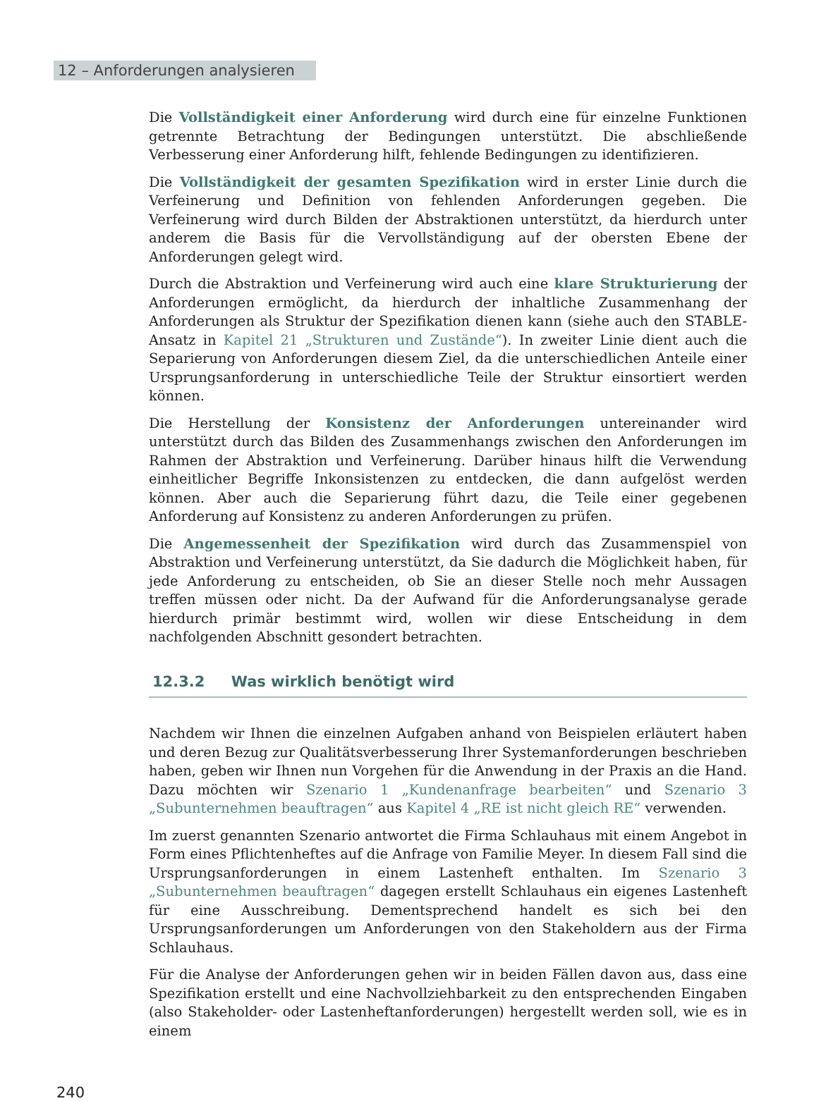12 – Anforderungen analysieren
Die Vollständigkeit einer Anforderung wird durch eine für einzelne Funktionen getrennte Betrachtung der Bedingungen unterstützt. Die abschließende Verbesserung einer Anforderung hilft, fehlende Bedingungen zu identifizieren.
Die Vollständigkeit der gesamten Spezifikation wird in erster Linie durch die Verfeinerung und Definition von fehlenden Anforderungen gegeben. Die Verfeinerung wird durch Bilden der Abstraktionen unterstützt, da hierdurch unter anderem die Basis für die Vervollständigung auf der obersten Ebene der Anforderungen gelegt wird.
Durch die Abstraktion und Verfeinerung wird auch eine klare Strukturierung der Anforderungen ermöglicht, da hierdurch der inhaltliche Zusammenhang der Anforderungen als Struktur der Spezifikation dienen kann (siehe auch den STABLE-Ansatz in Kapitel 21 „Strukturen und Zustände“). In zweiter Linie dient auch die Separierung von Anforderungen diesem Ziel, da die unterschiedlichen Anteile einer Ursprungsanforderung in unterschiedliche Teile der Struktur einsortiert werden können.
Die Herstellung der Konsistenz der Anforderungen untereinander wird unterstützt durch das Bilden des Zusammenhangs zwischen den Anforderungen im Rahmen der Abstraktion und Verfeinerung. Darüber hinaus hilft die Verwendung einheitlicher Begriffe Inkonsistenzen zu entdecken, die dann aufgelöst werden können. Aber auch die Separierung führt dazu, die Teile einer gegebenen Anforderung auf Konsistenz zu anderen Anforderungen zu prüfen.
Die Angemessenheit der Spezifikation wird durch das Zusammenspiel von Abstraktion und Verfeinerung unterstützt, da Sie dadurch die Möglichkeit haben, für jede Anforderung zu entscheiden, ob Sie an dieser Stelle noch mehr Aussagen treffen müssen oder nicht. Da der Aufwand für die Anforderungsanalyse gerade hierdurch primär bestimmt wird, wollen wir diese Entscheidung in dem nachfolgenden Abschnitt gesondert betrachten.
12.3.2 Was wirklich benötigt wird
Nachdem wir Ihnen die einzelnen Aufgaben anhand von Beispielen erläutert haben und deren Bezug zur Qualitätsverbesserung Ihrer Systemanforderungen beschrieben haben, geben wir Ihnen nun Vorgehen für die Anwendung in der Praxis an die Hand. Dazu möchten wir Szenario 1 „Kundenanfrage bearbeiten“ und Szenario 3 „Subunternehmen beauftragen“ aus Kapitel 4 „RE ist nicht gleich RE“ verwenden.
Im zuerst genannten Szenario antwortet die Firma Schlauhaus mit einem Angebot in Form eines Pflichtenheftes auf die Anfrage von Familie Meyer. In diesem Fall sind die Ursprungsanforderungen in einem Lastenheft enthalten. Im Szenario 3 „Subunternehmen beauftragen“ dagegen erstellt Schlauhaus ein eigenes Lastenheft für eine Ausschreibung. Dementsprechend handelt es sich bei den Ursprungsanforderungen um Anforderungen von den Stakeholdern aus der Firma Schlauhaus.
Für die Analyse der Anforderungen gehen wir in beiden Fällen davon aus, dass eine Spezifikation erstellt und eine Nachvollziehbarkeit zu den entsprechenden Eingaben (also Stakeholder- oder Lastenheftanforderungen) hergestellt werden soll, wie es in einem
240